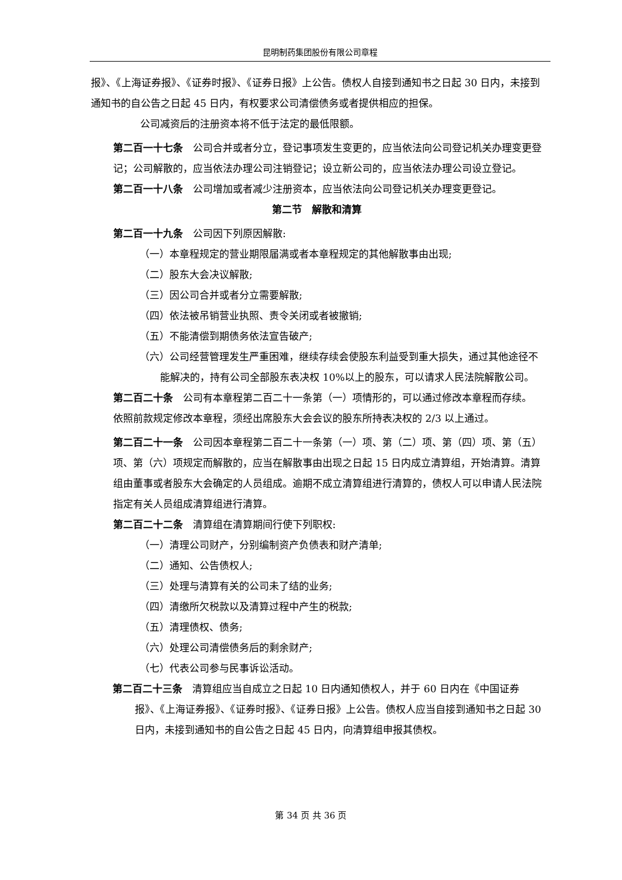昆明制药集团股份有限公司章程
报》、《上海证券报》、《证券时报》、《证券日报》上公告。债权人自接到通知书之日起 30 日内，未接到通知书的自公告之日起 45 日内，有权要求公司清偿债务或者提供相应的担保。
公司减资后的注册资本将不低于法定的最低限额。
第二百一十七条　公司合并或者分立，登记事项发生变更的，应当依法向公司登记机关办理变更登记；公司解散的，应当依法办理公司注销登记；设立新公司的，应当依法办理公司设立登记。
第二百一十八条　公司增加或者减少注册资本，应当依法向公司登记机关办理变更登记。
第二节　解散和清算
第二百一十九条　公司因下列原因解散:
（一）本章程规定的营业期限届满或者本章程规定的其他解散事由出现;
（二）股东大会决议解散;
（三）因公司合并或者分立需要解散;
（四）依法被吊销营业执照、责令关闭或者被撤销;
（五）不能清偿到期债务依法宣告破产;
（六）公司经营管理发生严重困难，继续存续会使股东利益受到重大损失，通过其他途径不能解决的，持有公司全部股东表决权 10%以上的股东，可以请求人民法院解散公司。
第二百二十条　公司有本章程第二百二十一条第（一）项情形的，可以通过修改本章程而存续。
依照前款规定修改本章程，须经出席股东大会会议的股东所持表决权的 2/3 以上通过。
第二百二十一条　公司因本章程第二百二十一条第（一）项、第（二）项、第（四）项、第（五）项、第（六）项规定而解散的，应当在解散事由出现之日起 15 日内成立清算组，开始清算。清算组由董事或者股东大会确定的人员组成。逾期不成立清算组进行清算的，债权人可以申请人民法院指定有关人员组成清算组进行清算。
第二百二十二条　清算组在清算期间行使下列职权:
（一）清理公司财产，分别编制资产负债表和财产清单;
（二）通知、公告债权人;
（三）处理与清算有关的公司未了结的业务;
（四）清缴所欠税款以及清算过程中产生的税款;
（五）清理债权、债务;
（六）处理公司清偿债务后的剩余财产;
（七）代表公司参与民事诉讼活动。
第二百二十三条　清算组应当自成立之日起 10 日内通知债权人，并于 60 日内在《中国证券报》、《上海证券报》、《证券时报》、《证券日报》上公告。债权人应当自接到通知书之日起 30 日内，未接到通知书的自公告之日起 45 日内，向清算组申报其债权。
第 34 页 共 36 页